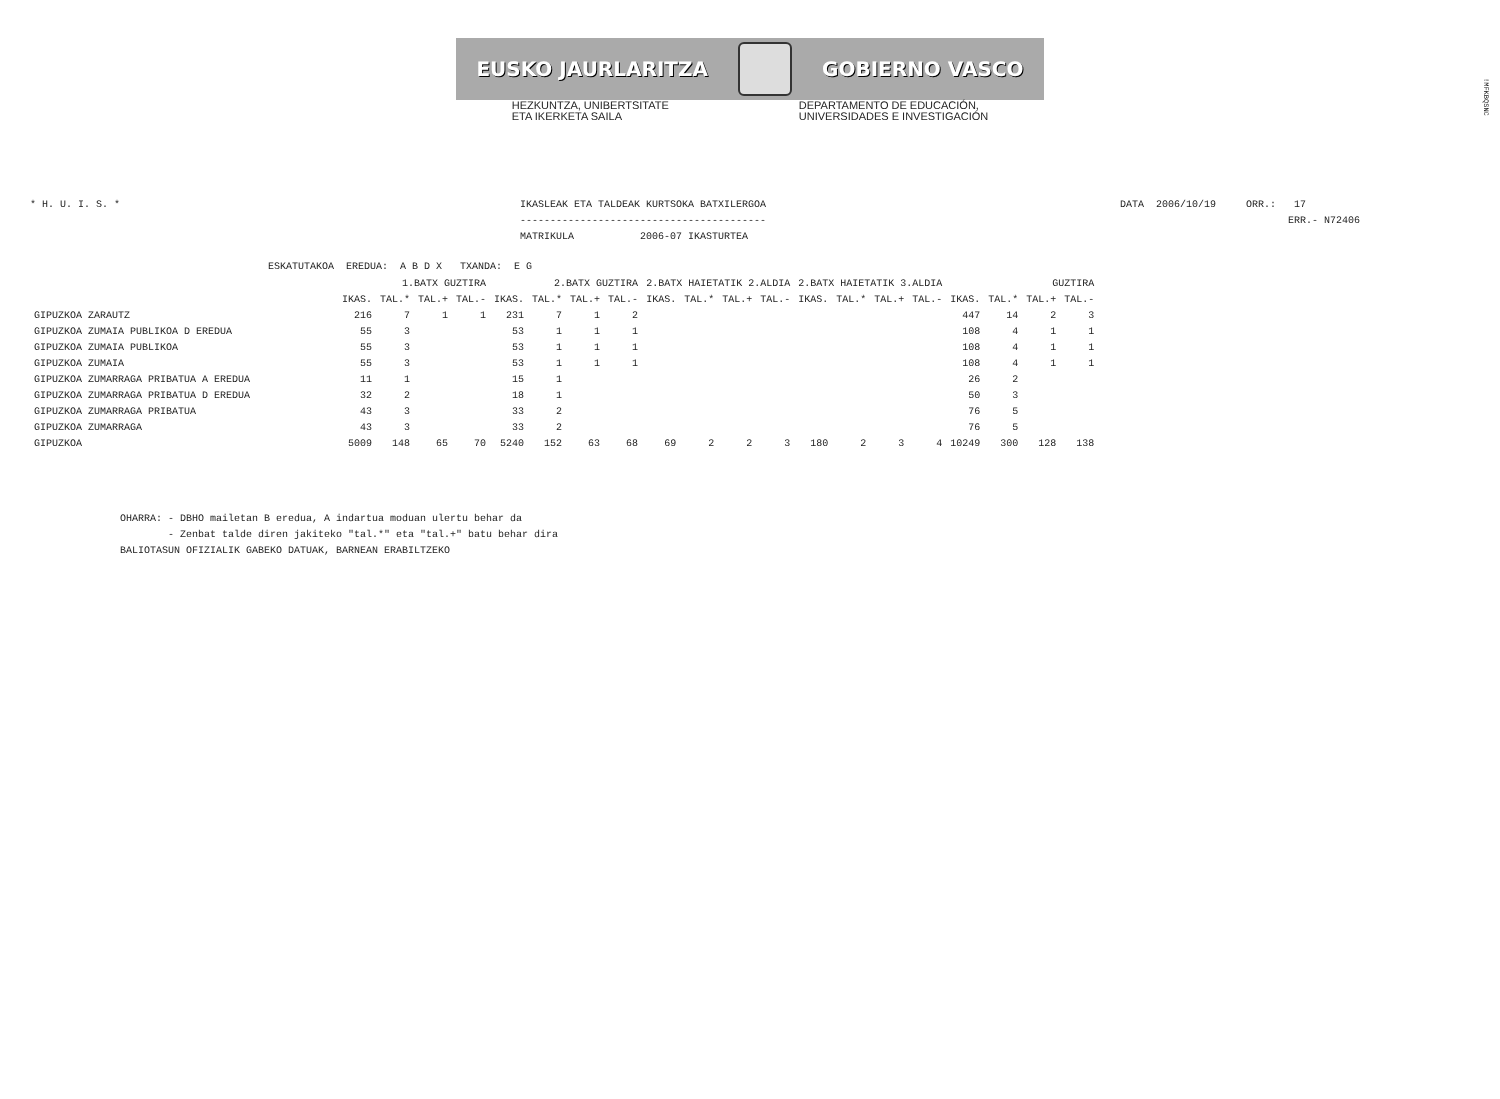!MFKBQSNC
EUSKO JAURLARITZA GOBIERNO VASCO
HEZKUNTZA, UNIBERTSITATE
ETA IKERKETA SAILA
DEPARTAMENTO DE EDUCACIÓN,
UNIVERSIDADES E INVESTIGACIÓN
* H. U. I. S. *
IKASLEAK ETA TALDEAK KURTSOKA BATXILERGOA
-----------------------------------------
MATRIKULA           2006-07 IKASTURTEA
DATA  2006/10/19     ORR.:   17
                            ERR.- N72406
ESKATUTAKOA  EREDUA:  A B D X   TXANDA:  E G
| | 1.BATX GUZTIRA | | | | 2.BATX GUZTIRA | | | | 2.BATX HAIETATIK 2.ALDIA | | | | 2.BATX HAIETATIK 3.ALDIA | | | | GUZTIRA | | | |
| --- | --- | --- | --- | --- | --- | --- | --- | --- | --- | --- | --- | --- | --- | --- | --- | --- | --- | --- | --- | --- |
| | IKAS. | TAL.* | TAL.+ | TAL.- | IKAS. | TAL.* | TAL.+ | TAL.- | IKAS. | TAL.* | TAL.+ | TAL.- | IKAS. | TAL.* | TAL.+ | TAL.- | IKAS. | TAL.* | TAL.+ | TAL.- |
| GIPUZKOA ZARAUTZ | 216 | 7 | 1 | 1 | 231 | 7 | 1 | 2 | | | | | | | | | 447 | 14 | 2 | 3 |
| GIPUZKOA ZUMAIA PUBLIKOA D EREDUA | 55 | 3 | | | 53 | 1 | 1 | 1 | | | | | | | | | 108 | 4 | 1 | 1 |
| GIPUZKOA ZUMAIA PUBLIKOA | 55 | 3 | | | 53 | 1 | 1 | 1 | | | | | | | | | 108 | 4 | 1 | 1 |
| GIPUZKOA ZUMAIA | 55 | 3 | | | 53 | 1 | 1 | 1 | | | | | | | | | 108 | 4 | 1 | 1 |
| GIPUZKOA ZUMARRAGA PRIBATUA A EREDUA | 11 | 1 | | | 15 | 1 | | | | | | | | | | | 26 | 2 | | |
| GIPUZKOA ZUMARRAGA PRIBATUA D EREDUA | 32 | 2 | | | 18 | 1 | | | | | | | | | | | 50 | 3 | | |
| GIPUZKOA ZUMARRAGA PRIBATUA | 43 | 3 | | | 33 | 2 | | | | | | | | | | | 76 | 5 | | |
| GIPUZKOA ZUMARRAGA | 43 | 3 | | | 33 | 2 | | | | | | | | | | | 76 | 5 | | |
| GIPUZKOA | 5009 | 148 | 65 | 70 | 5240 | 152 | 63 | 68 | 69 | 2 | 2 | 3 | 180 | 2 | 3 | 4 | 10249 | 300 | 128 | 138 |
OHARRA: - DBHO mailetan B eredua, A indartua moduan ulertu behar da
        - Zenbat talde diren jakiteko "tal.*" eta "tal.+" batu behar dira
BALIOTASUN OFIZIALIK GABEKO DATUAK, BARNEAN ERABILTZEKO